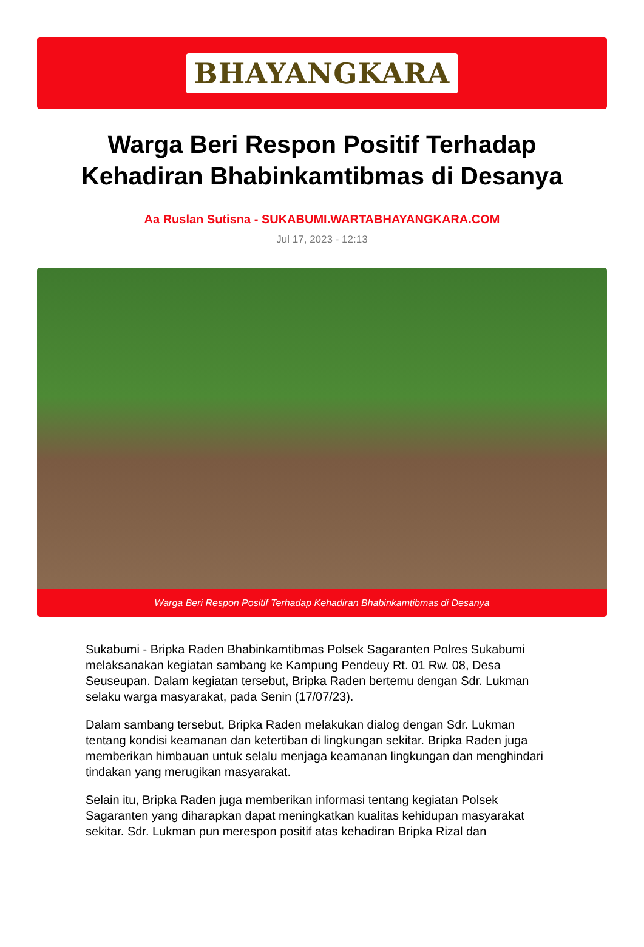BHAYANGKARA
Warga Beri Respon Positif Terhadap Kehadiran Bhabinkamtibmas di Desanya
Aa Ruslan Sutisna - SUKABUMI.WARTABHAYANGKARA.COM
Jul 17, 2023 - 12:13
Warga Beri Respon Positif Terhadap Kehadiran Bhabinkamtibmas di Desanya
Sukabumi - Bripka Raden Bhabinkamtibmas Polsek Sagaranten Polres Sukabumi melaksanakan kegiatan sambang ke Kampung Pendeuy Rt. 01 Rw. 08, Desa Seuseupan. Dalam kegiatan tersebut, Bripka Raden bertemu dengan Sdr. Lukman selaku warga masyarakat, pada Senin (17/07/23).
Dalam sambang tersebut, Bripka Raden melakukan dialog dengan Sdr. Lukman tentang kondisi keamanan dan ketertiban di lingkungan sekitar. Bripka Raden juga memberikan himbauan untuk selalu menjaga keamanan lingkungan dan menghindari tindakan yang merugikan masyarakat.
Selain itu, Bripka Raden juga memberikan informasi tentang kegiatan Polsek Sagaranten yang diharapkan dapat meningkatkan kualitas kehidupan masyarakat sekitar. Sdr. Lukman pun merespon positif atas kehadiran Bripka Rizal dan